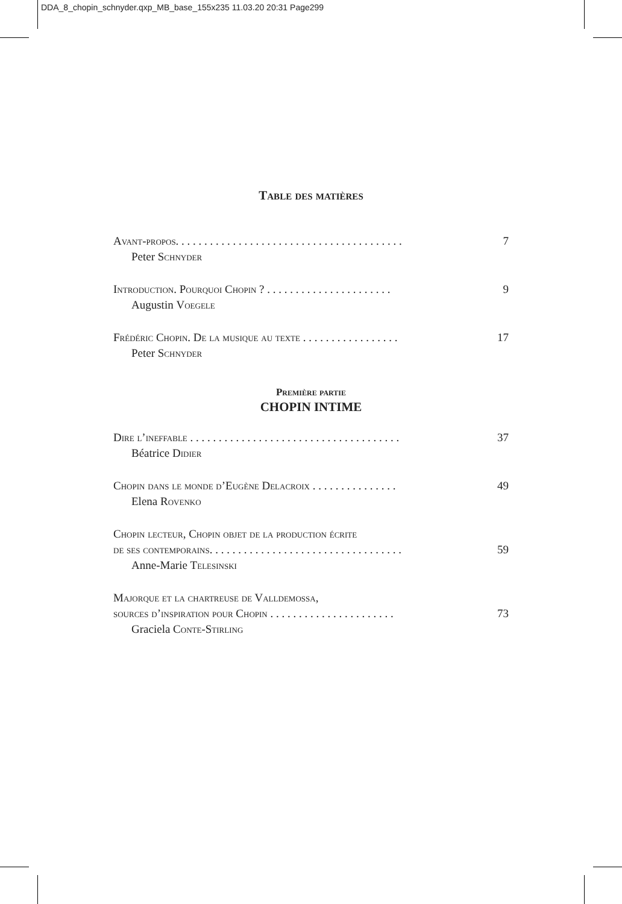DDA_8_chopin_schnyder.qxp_MB_base_155x235 11.03.20 20:31 Page299
Table des matières
Avant-propos. . . . . . . . . . . . . . . . . . . . . . . . . . . . . . . . . . . . . . . . 7
Peter Schnyder
Introduction. Pourquoi Chopin ? . . . . . . . . . . . . . . . . . . . . . . 9
Augustin Voegele
Frédéric Chopin. De la musique au texte . . . . . . . . . . . . . . . . . 17
Peter Schnyder
Première partie
CHOPIN INTIME
Dire l’ineffable . . . . . . . . . . . . . . . . . . . . . . . . . . . . . . . . . . . . . 37
Béatrice Didier
Chopin dans le monde d’Eugène Delacroix . . . . . . . . . . . . . . . 49
Elena Rovenko
Chopin lecteur, Chopin objet de la production écrite
de ses contemporains. . . . . . . . . . . . . . . . . . . . . . . . . . . . . . . . . . 59
Anne-Marie Telesinski
Majorque et la chartreuse de Valldemossa,
sources d’inspiration pour Chopin . . . . . . . . . . . . . . . . . . . . . . 73
Graciela Conte-Stirling